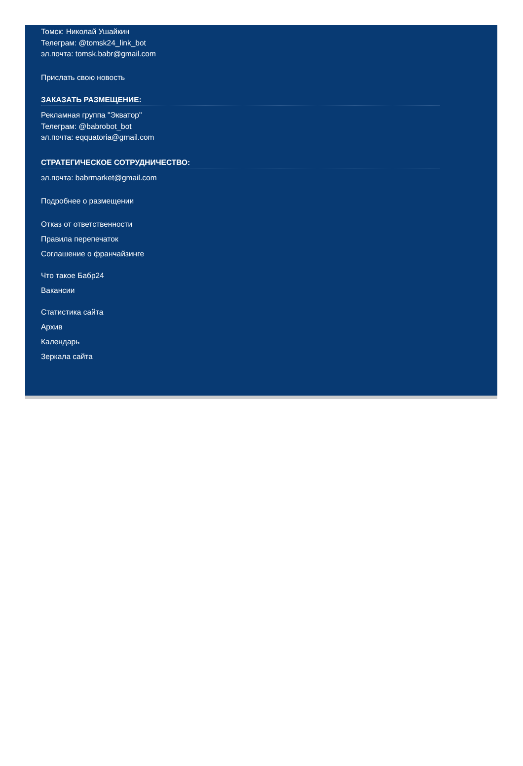Томск: Николай Ушайкин
Телеграм: @tomsk24_link_bot
эл.почта: tomsk.babr@gmail.com
Прислать свою новость
ЗАКАЗАТЬ РАЗМЕЩЕНИЕ:
Рекламная группа "Экватор"
Телеграм: @babrobot_bot
эл.почта: eqquatoria@gmail.com
СТРАТЕГИЧЕСКОЕ СОТРУДНИЧЕСТВО:
эл.почта: babrmarket@gmail.com
Подробнее о размещении
Отказ от ответственности
Правила перепечаток
Соглашение о франчайзинге
Что такое Бабр24
Вакансии
Статистика сайта
Архив
Календарь
Зеркала сайта